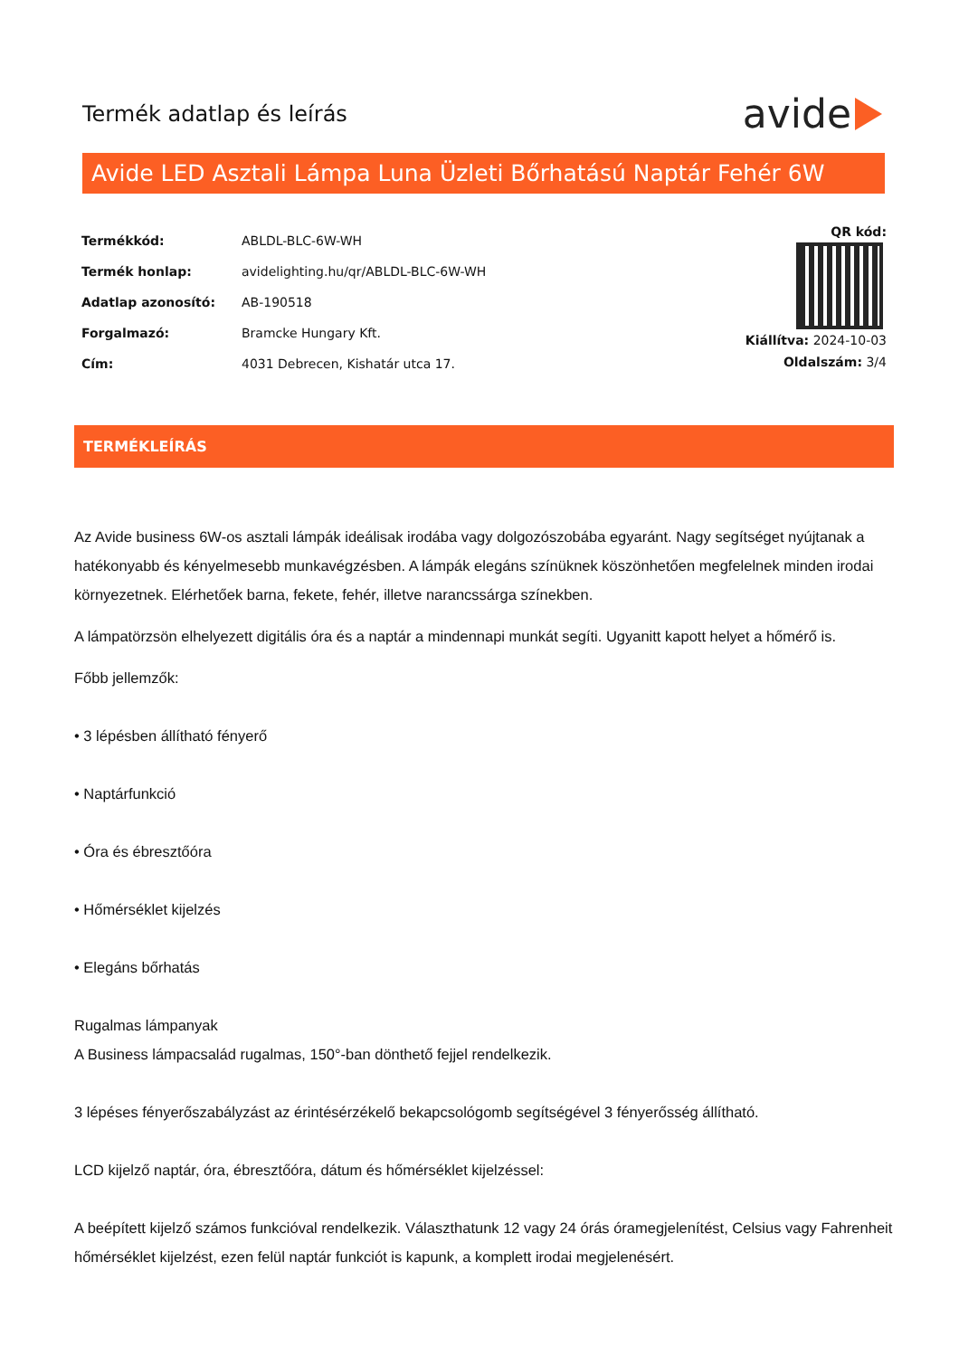Termék adatlap és leírás
avide
Avide LED Asztali Lámpa Luna Üzleti Bőrhatású Naptár Fehér 6W
| Termékkód: | ABLDL-BLC-6W-WH |
| Termék honlap: | avidelighting.hu/qr/ABLDL-BLC-6W-WH |
| Adatlap azonosító: | AB-190518 |
| Forgalmazó: | Bramcke Hungary Kft. |
| Cím: | 4031 Debrecen, Kishatár utca 17. |
QR kód:
Kiállítva: 2024-10-03
Oldalszám: 3/4
TERMÉKLEÍRÁS
Az Avide business 6W-os asztali lámpák ideálisak irodába vagy dolgozószobába egyaránt. Nagy segítséget nyújtanak a hatékonyabb és kényelmesebb munkavégzésben. A lámpák elegáns színüknek köszönhetően megfelelnek minden irodai környezetnek. Elérhetőek barna, fekete, fehér, illetve narancssárga színekben.
A lámpatörzsön elhelyezett digitális óra és a naptár a mindennapi munkát segíti. Ugyanitt kapott helyet a hőmérő is.
Főbb jellemzők:
• 3 lépésben állítható fényerő
• Naptárfunkció
• Óra és ébresztőóra
• Hőmérséklet kijelzés
• Elegáns bőrhatás
Rugalmas lámpanyak
A Business lámpacsalád rugalmas, 150°-ban dönthető fejjel rendelkezik.
3 lépéses fényerőszabályzást az érintésérzékelő bekapcsológomb segítségével 3 fényerősség állítható.
LCD kijelző naptár, óra, ébresztőóra, dátum és hőmérséklet kijelzéssel:
A beépített kijelző számos funkcióval rendelkezik. Választhatunk 12 vagy 24 órás óramegjelenítést, Celsius vagy Fahrenheit hőmérséklet kijelzést, ezen felül naptár funkciót is kapunk, a komplett irodai megjelenésért.